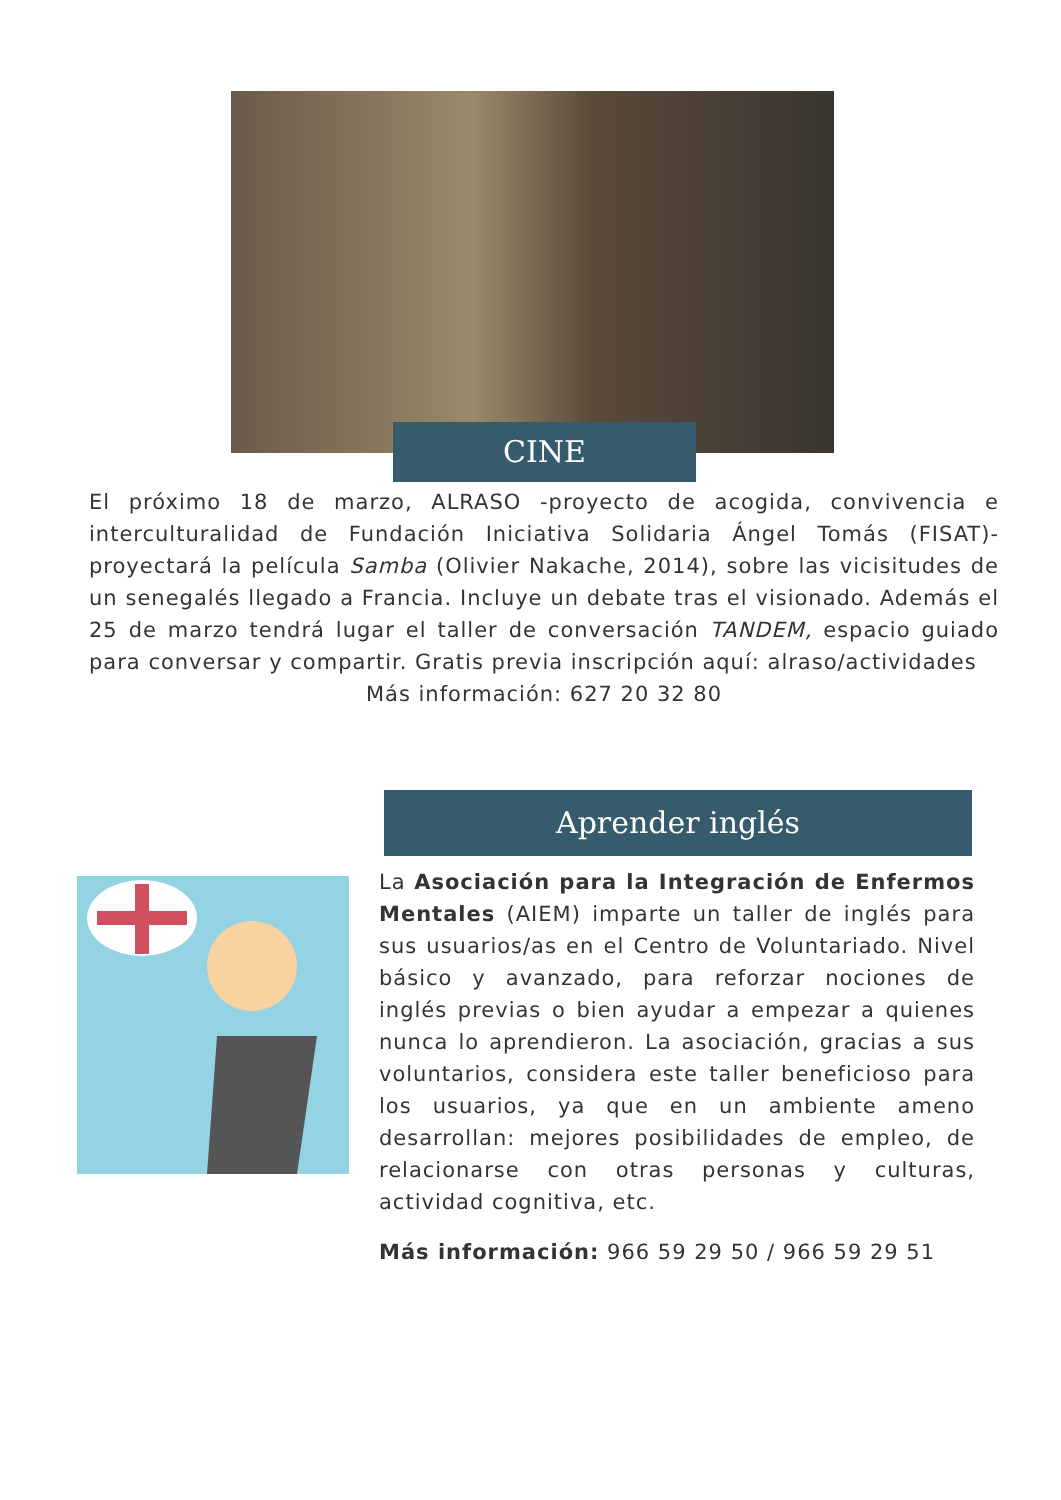CINE
El próximo 18 de marzo, ALRASO -proyecto de acogida, convivencia e interculturalidad de Fundación Iniciativa Solidaria Ángel Tomás (FISAT)-proyectará la película Samba (Olivier Nakache, 2014), sobre las vicisitudes de un senegalés llegado a Francia. Incluye un debate tras el visionado. Además el 25 de marzo tendrá lugar el taller de conversación TANDEM, espacio guiado para conversar y compartir. Gratis previa inscripción aquí: alraso/actividades
Más información: 627 20 32 80
Aprender inglés
La Asociación para la Integración de Enfermos Mentales (AIEM) imparte un taller de inglés para sus usuarios/as en el Centro de Voluntariado. Nivel básico y avanzado, para reforzar nociones de inglés previas o bien ayudar a empezar a quienes nunca lo aprendieron. La asociación, gracias a sus voluntarios, considera este taller beneficioso para los usuarios, ya que en un ambiente ameno desarrollan: mejores posibilidades de empleo, de relacionarse con otras personas y culturas, actividad cognitiva, etc.
Más información: 966 59 29 50 / 966 59 29 51